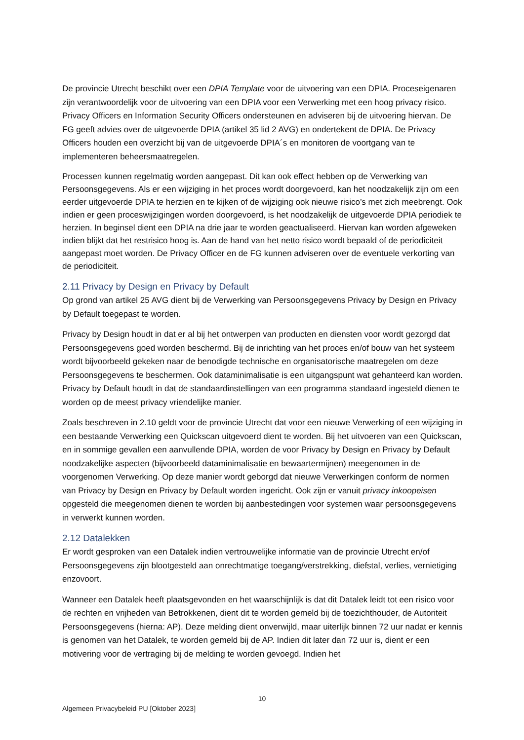De provincie Utrecht beschikt over een DPIA Template voor de uitvoering van een DPIA. Proceseigenaren zijn verantwoordelijk voor de uitvoering van een DPIA voor een Verwerking met een hoog privacy risico. Privacy Officers en Information Security Officers ondersteunen en adviseren bij de uitvoering hiervan. De FG geeft advies over de uitgevoerde DPIA (artikel 35 lid 2 AVG) en ondertekent de DPIA. De Privacy Officers houden een overzicht bij van de uitgevoerde DPIA´s en monitoren de voortgang van te implementeren beheersmaatregelen.
Processen kunnen regelmatig worden aangepast. Dit kan ook effect hebben op de Verwerking van Persoonsgegevens. Als er een wijziging in het proces wordt doorgevoerd, kan het noodzakelijk zijn om een eerder uitgevoerde DPIA te herzien en te kijken of de wijziging ook nieuwe risico’s met zich meebrengt. Ook indien er geen proceswijzigingen worden doorgevoerd, is het noodzakelijk de uitgevoerde DPIA periodiek te herzien. In beginsel dient een DPIA na drie jaar te worden geactualiseerd. Hiervan kan worden afgeweken indien blijkt dat het restrisico hoog is. Aan de hand van het netto risico wordt bepaald of de periodiciteit aangepast moet worden. De Privacy Officer en de FG kunnen adviseren over de eventuele verkorting van de periodiciteit.
2.11 Privacy by Design en Privacy by Default
Op grond van artikel 25 AVG dient bij de Verwerking van Persoonsgegevens Privacy by Design en Privacy by Default toegepast te worden.
Privacy by Design houdt in dat er al bij het ontwerpen van producten en diensten voor wordt gezorgd dat Persoonsgegevens goed worden beschermd. Bij de inrichting van het proces en/of bouw van het systeem wordt bijvoorbeeld gekeken naar de benodigde technische en organisatorische maatregelen om deze Persoonsgegevens te beschermen. Ook dataminimalisatie is een uitgangspunt wat gehanteerd kan worden. Privacy by Default houdt in dat de standaardinstellingen van een programma standaard ingesteld dienen te worden op de meest privacy vriendelijke manier.
Zoals beschreven in 2.10 geldt voor de provincie Utrecht dat voor een nieuwe Verwerking of een wijziging in een bestaande Verwerking een Quickscan uitgevoerd dient te worden. Bij het uitvoeren van een Quickscan, en in sommige gevallen een aanvullende DPIA, worden de voor Privacy by Design en Privacy by Default noodzakelijke aspecten (bijvoorbeeld dataminimalisatie en bewaartermijnen) meegenomen in de voorgenomen Verwerking. Op deze manier wordt geborgd dat nieuwe Verwerkingen conform de normen van Privacy by Design en Privacy by Default worden ingericht. Ook zijn er vanuit privacy inkoopeisen opgesteld die meegenomen dienen te worden bij aanbestedingen voor systemen waar persoonsgegevens in verwerkt kunnen worden.
2.12 Datalekken
Er wordt gesproken van een Datalek indien vertrouwelijke informatie van de provincie Utrecht en/of Persoonsgegevens zijn blootgesteld aan onrechtmatige toegang/verstrekking, diefstal, verlies, vernietiging enzovoort.
Wanneer een Datalek heeft plaatsgevonden en het waarschijnlijk is dat dit Datalek leidt tot een risico voor de rechten en vrijheden van Betrokkenen, dient dit te worden gemeld bij de toezichthouder, de Autoriteit Persoonsgegevens (hierna: AP). Deze melding dient onverwijld, maar uiterlijk binnen 72 uur nadat er kennis is genomen van het Datalek, te worden gemeld bij de AP. Indien dit later dan 72 uur is, dient er een motivering voor de vertraging bij de melding te worden gevoegd. Indien het
10
Algemeen Privacybeleid PU [Oktober 2023]